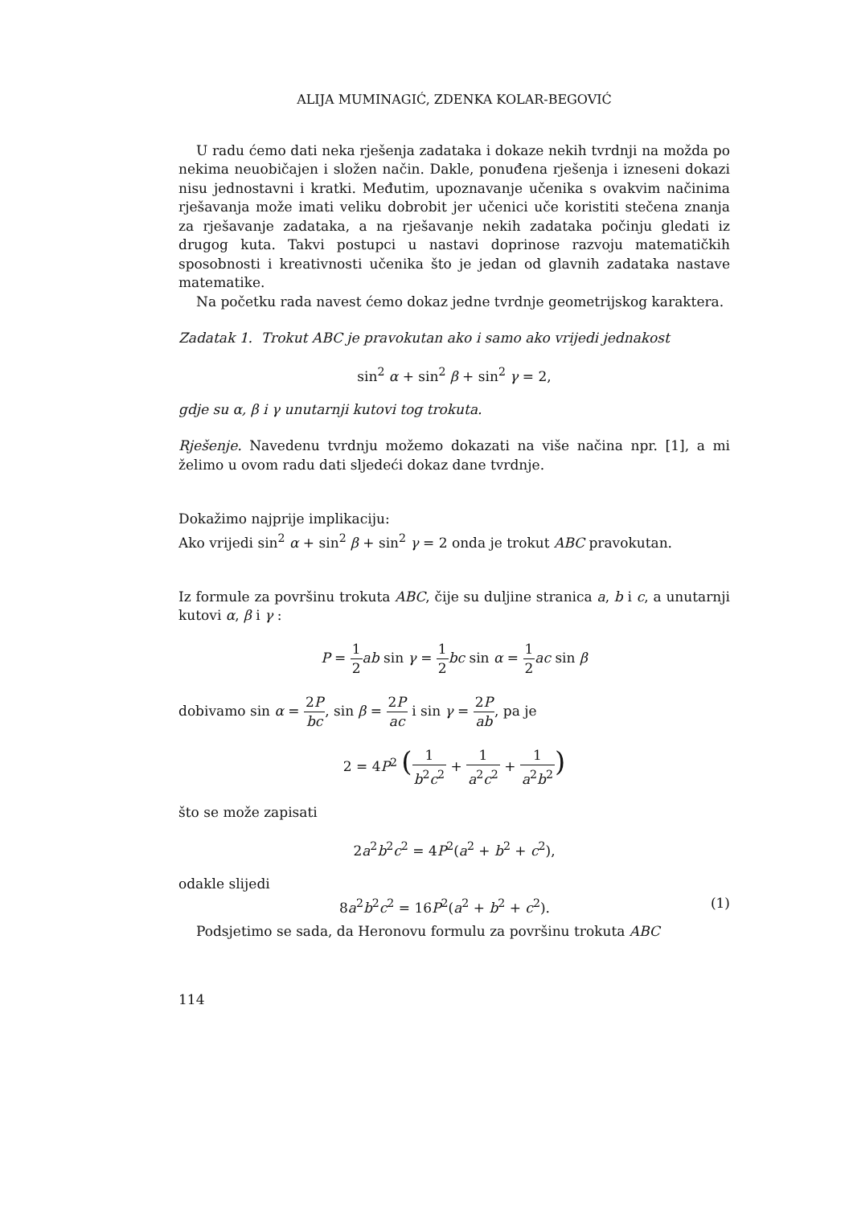ALIJA MUMINAGIĆ, ZDENKA KOLAR-BEGOVIĆ
U radu ćemo dati neka rješenja zadataka i dokaze nekih tvrdnji na možda po nekima neuobičajen i složen način. Dakle, ponuđena rješenja i izneseni dokazi nisu jednostavni i kratki. Međutim, upoznavanje učenika s ovakvim načinima rješavanja može imati veliku dobrobit jer učenici uče koristiti stečena znanja za rješavanje zadataka, a na rješavanje nekih zadataka počinju gledati iz drugog kuta. Takvi postupci u nastavi doprinose razvoju matematičkih sposobnosti i kreativnosti učenika što je jedan od glavnih zadataka nastave matematike.
Na početku rada navest ćemo dokaz jedne tvrdnje geometrijskog karaktera.
Zadatak 1. Trokut ABC je pravokutan ako i samo ako vrijedi jednakost
sin<sup>2</sup> α + sin<sup>2</sup> β + sin<sup>2</sup> γ = 2,
gdje su α, β i γ unutarnji kutovi tog trokuta.
Rješenje. Navedenu tvrdnju možemo dokazati na više načina npr. [1], a mi želimo u ovom radu dati sljedeći dokaz dane tvrdnje.
Dokažimo najprije implikaciju:
Ako vrijedi sin<sup>2</sup> α + sin<sup>2</sup> β + sin<sup>2</sup> γ = 2 onda je trokut ABC pravokutan.
Iz formule za površinu trokuta ABC, čije su duljine stranica a, b i c, a unutarnji kutovi α, β i γ :
P = 1 2 ab sin γ = 1 2 bc sin α = 1 2 ac sin β
dobivamo sin α = 2P bc, sin β = 2P ac i sin γ = 2P ab, pa je
2 = 4P<sup>2</sup> (1 b<sup>2</sup>c<sup>2</sup> + 1 a<sup>2</sup>c<sup>2</sup> + 1 a<sup>2</sup>b<sup>2</sup>)
što se može zapisati
2a<sup>2</sup>b<sup>2</sup>c<sup>2</sup> = 4P<sup>2</sup>(a<sup>2</sup> + b<sup>2</sup> + c<sup>2</sup>),
odakle slijedi
8a<sup>2</sup>b<sup>2</sup>c<sup>2</sup> = 16P<sup>2</sup>(a<sup>2</sup> + b<sup>2</sup> + c<sup>2</sup>). (1)
Podsjetimo se sada, da Heronovu formulu za površinu trokuta ABC
114